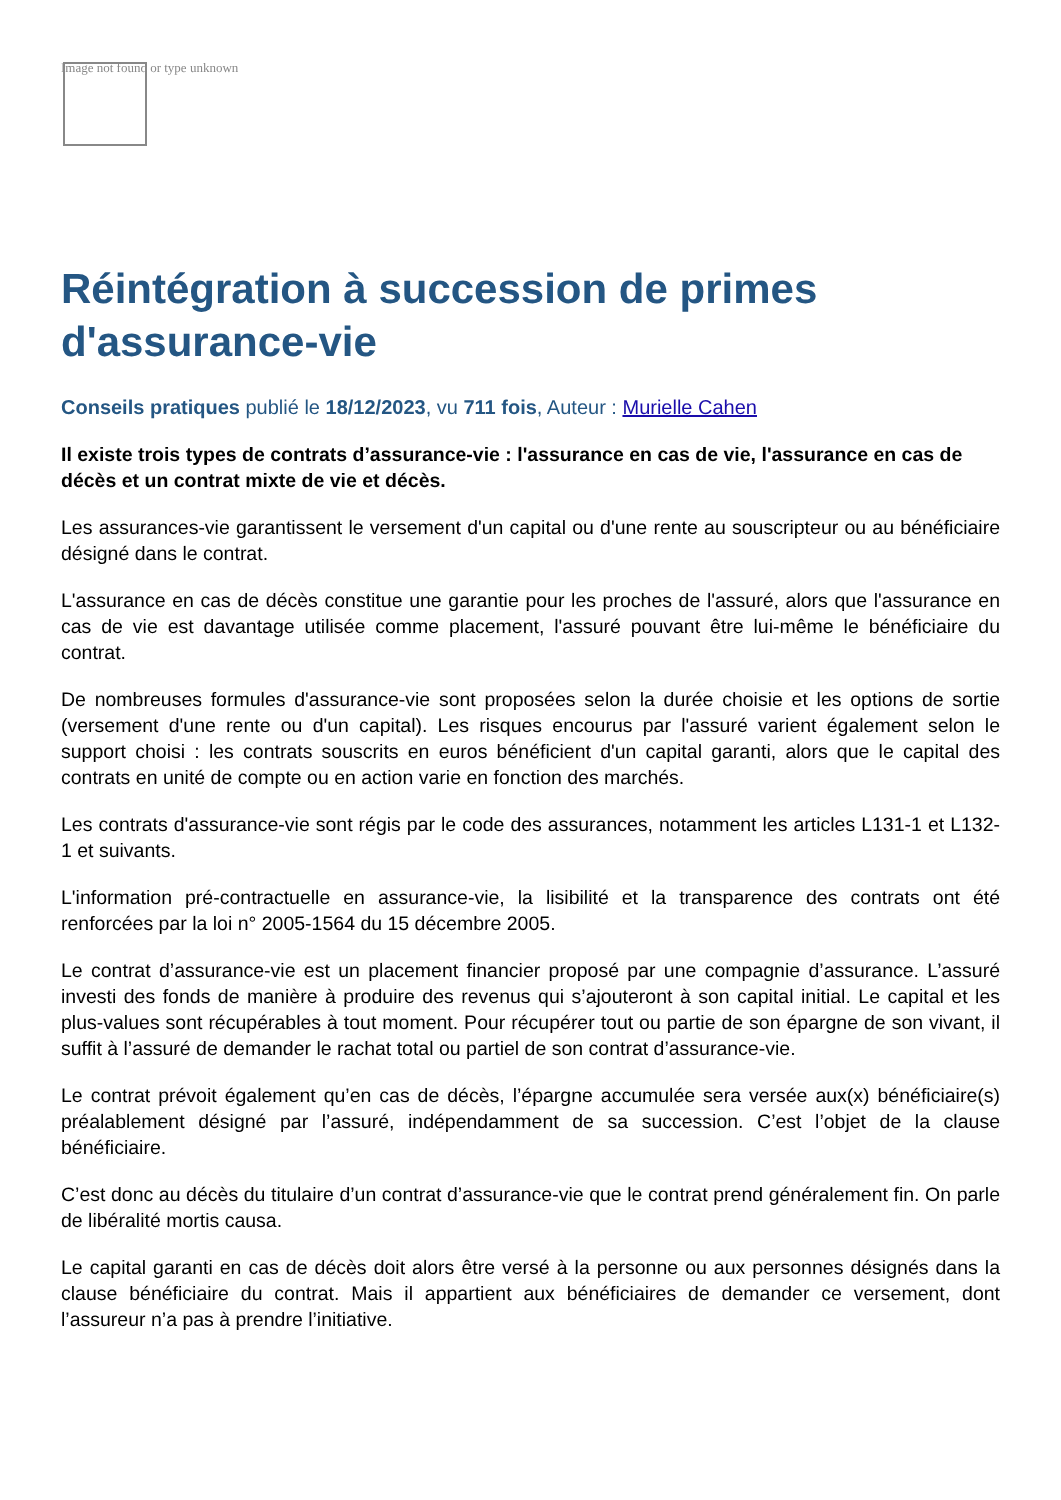Image not found or type unknown
Réintégration à succession de primes d'assurance-vie
Conseils pratiques publié le 18/12/2023, vu 711 fois, Auteur : Murielle Cahen
Il existe trois types de contrats d’assurance-vie : l'assurance en cas de vie, l'assurance en cas de décès et un contrat mixte de vie et décès.
Les assurances-vie garantissent le versement d'un capital ou d'une rente au souscripteur ou au bénéficiaire désigné dans le contrat.
L'assurance en cas de décès constitue une garantie pour les proches de l'assuré, alors que l'assurance en cas de vie est davantage utilisée comme placement, l'assuré pouvant être lui-même le bénéficiaire du contrat.
De nombreuses formules d'assurance-vie sont proposées selon la durée choisie et les options de sortie (versement d'une rente ou d'un capital). Les risques encourus par l'assuré varient également selon le support choisi : les contrats souscrits en euros bénéficient d'un capital garanti, alors que le capital des contrats en unité de compte ou en action varie en fonction des marchés.
Les contrats d'assurance-vie sont régis par le code des assurances, notamment les articles L131-1 et L132-1 et suivants.
L'information pré-contractuelle en assurance-vie, la lisibilité et la transparence des contrats ont été renforcées par la loi n° 2005-1564 du 15 décembre 2005.
Le contrat d’assurance-vie est un placement financier proposé par une compagnie d’assurance. L’assuré investi des fonds de manière à produire des revenus qui s’ajouteront à son capital initial. Le capital et les plus-values sont récupérables à tout moment. Pour récupérer tout ou partie de son épargne de son vivant, il suffit à l’assuré de demander le rachat total ou partiel de son contrat d’assurance-vie.
Le contrat prévoit également qu’en cas de décès, l’épargne accumulée sera versée aux(x) bénéficiaire(s) préalablement désigné par l’assuré, indépendamment de sa succession. C’est l’objet de la clause bénéficiaire.
C’est donc au décès du titulaire d’un contrat d’assurance-vie que le contrat prend généralement fin. On parle de libéralité mortis causa.
Le capital garanti en cas de décès doit alors être versé à la personne ou aux personnes désignés dans la clause bénéficiaire du contrat. Mais il appartient aux bénéficiaires de demander ce versement, dont l’assureur n’a pas à prendre l’initiative.